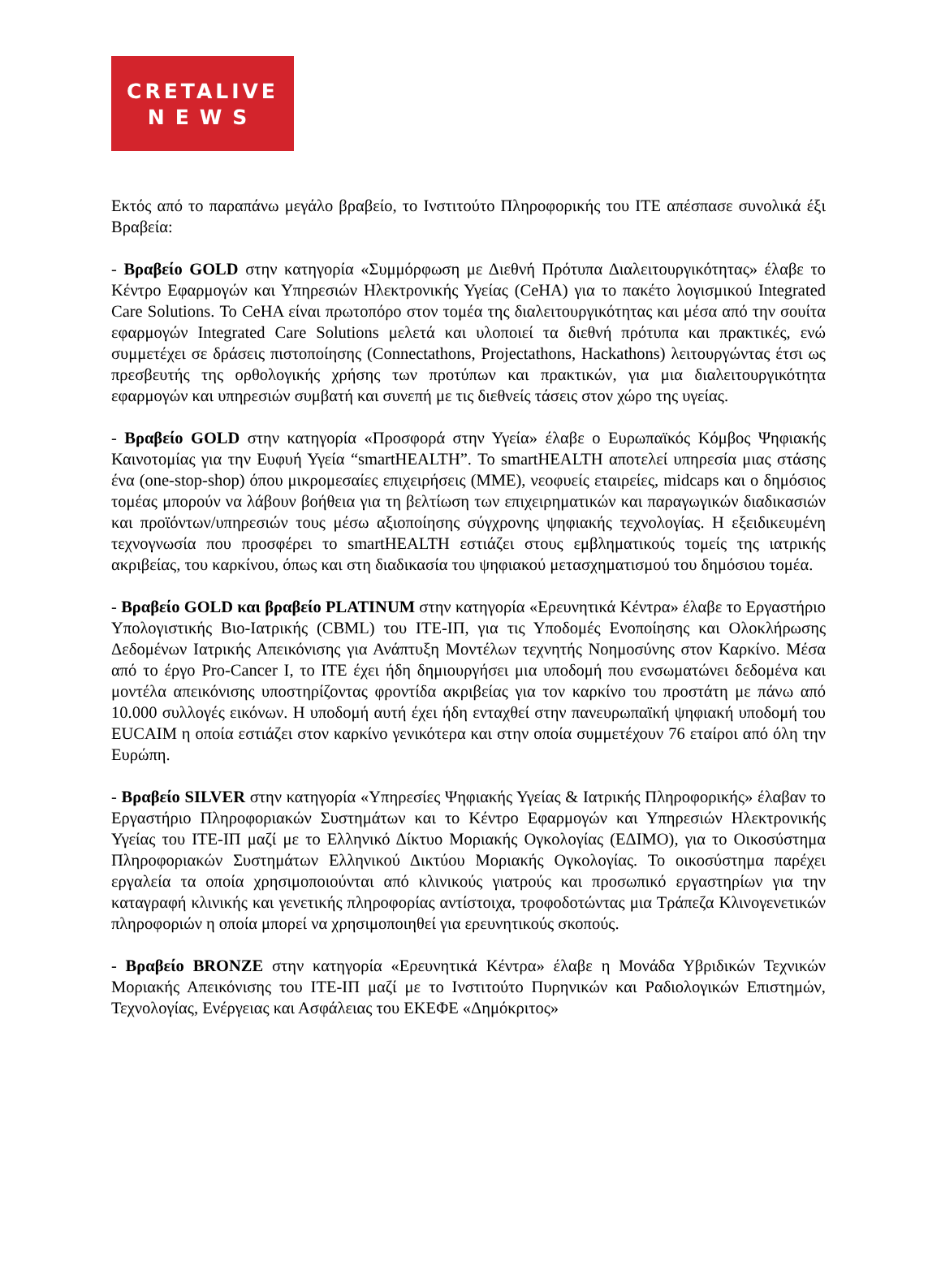CRETALIVE
NEWS
Εκτός από το παραπάνω μεγάλο βραβείο, το Ινστιτούτο Πληροφορικής του ΙΤΕ απέσπασε συνολικά έξι Βραβεία:
- Βραβείο GOLD στην κατηγορία «Συμμόρφωση με Διεθνή Πρότυπα Διαλειτουργικότητας» έλαβε το Κέντρο Εφαρμογών και Υπηρεσιών Ηλεκτρονικής Υγείας (CeHA) για το πακέτο λογισμικού Integrated Care Solutions. Το CeHA είναι πρωτοπόρο στον τομέα της διαλειτουργικότητας και μέσα από την σουίτα εφαρμογών Integrated Care Solutions μελετά και υλοποιεί τα διεθνή πρότυπα και πρακτικές, ενώ συμμετέχει σε δράσεις πιστοποίησης (Connectathons, Projectathons, Hackathons) λειτουργώντας έτσι ως πρεσβευτής της ορθολογικής χρήσης των προτύπων και πρακτικών, για μια διαλειτουργικότητα εφαρμογών και υπηρεσιών συμβατή και συνεπή με τις διεθνείς τάσεις στον χώρο της υγείας.
- Βραβείο GOLD στην κατηγορία «Προσφορά στην Υγεία» έλαβε ο Ευρωπαϊκός Κόμβος Ψηφιακής Καινοτομίας για την Ευφυή Υγεία “smartHEALTH”. Το smartHEALTH αποτελεί υπηρεσία μιας στάσης ένα (one-stop-shop) όπου μικρομεσαίες επιχειρήσεις (ΜΜΕ), νεοφυείς εταιρείες, midcaps και ο δημόσιος τομέας μπορούν να λάβουν βοήθεια για τη βελτίωση των επιχειρηματικών και παραγωγικών διαδικασιών και προϊόντων/υπηρεσιών τους μέσω αξιοποίησης σύγχρονης ψηφιακής τεχνολογίας. Η εξειδικευμένη τεχνογνωσία που προσφέρει το smartHEALTH εστιάζει στους εμβληματικούς τομείς της ιατρικής ακριβείας, του καρκίνου, όπως και στη διαδικασία του ψηφιακού μετασχηματισμού του δημόσιου τομέα.
- Βραβείο GOLD και βραβείο PLATINUM στην κατηγορία «Ερευνητικά Κέντρα» έλαβε το Εργαστήριο Υπολογιστικής Βιο-Ιατρικής (CBML) του ΙΤΕ-ΙΠ, για τις Υποδομές Ενοποίησης και Ολοκλήρωσης Δεδομένων Ιατρικής Απεικόνισης για Ανάπτυξη Μοντέλων τεχνητής Νοημοσύνης στον Καρκίνο. Μέσα από το έργο Pro-Cancer I, το ΙΤΕ έχει ήδη δημιουργήσει μια υποδομή που ενσωματώνει δεδομένα και μοντέλα απεικόνισης υποστηρίζοντας φροντίδα ακριβείας για τον καρκίνο του προστάτη με πάνω από 10.000 συλλογές εικόνων. Η υποδομή αυτή έχει ήδη ενταχθεί στην πανευρωπαϊκή ψηφιακή υποδομή του EUCAIM η οποία εστιάζει στον καρκίνο γενικότερα και στην οποία συμμετέχουν 76 εταίροι από όλη την Ευρώπη.
- Βραβείο SILVER στην κατηγορία «Υπηρεσίες Ψηφιακής Υγείας & Ιατρικής Πληροφορικής» έλαβαν το Εργαστήριο Πληροφοριακών Συστημάτων και το Κέντρο Εφαρμογών και Υπηρεσιών Ηλεκτρονικής Υγείας του ΙΤΕ-ΙΠ μαζί με το Ελληνικό Δίκτυο Μοριακής Ογκολογίας (ΕΔΙΜΟ), για το Οικοσύστημα Πληροφοριακών Συστημάτων Ελληνικού Δικτύου Μοριακής Ογκολογίας. Το οικοσύστημα παρέχει εργαλεία τα οποία χρησιμοποιούνται από κλινικούς γιατρούς και προσωπικό εργαστηρίων για την καταγραφή κλινικής και γενετικής πληροφορίας αντίστοιχα, τροφοδοτώντας μια Τράπεζα Κλινογενετικών πληροφοριών η οποία μπορεί να χρησιμοποιηθεί για ερευνητικούς σκοπούς.
- Βραβείο BRONZE στην κατηγορία «Ερευνητικά Κέντρα» έλαβε η Μονάδα Υβριδικών Τεχνικών Μοριακής Απεικόνισης του ΙΤΕ-ΙΠ μαζί με το Ινστιτούτο Πυρηνικών και Ραδιολογικών Επιστημών, Τεχνολογίας, Ενέργειας και Ασφάλειας του ΕΚΕΦΕ «Δημόκριτος»